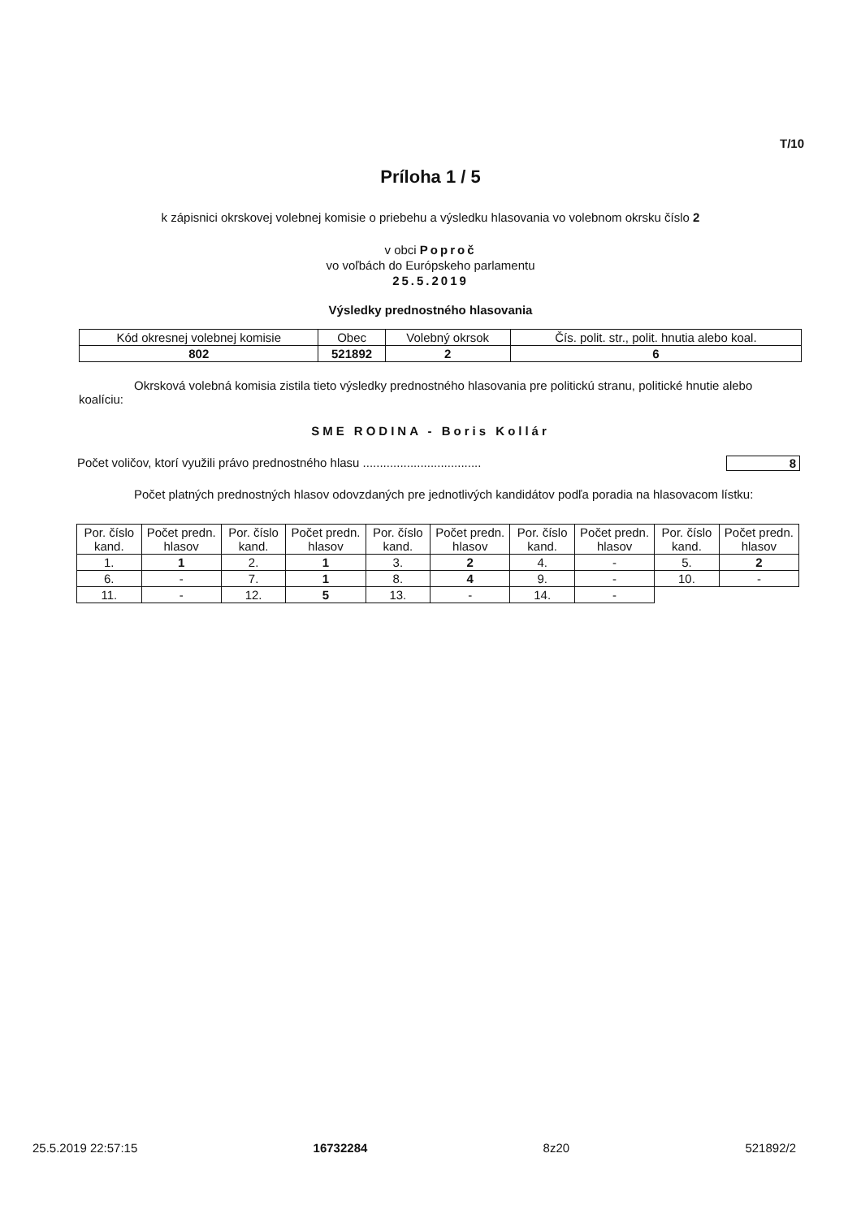T/10
Príloha 1 / 5
k zápisnici okrskovej volebnej komisie o priebehu a výsledku hlasovania vo volebnom okrsku číslo 2
v obci Poproč
vo voľbách do Európskeho parlamentu
25.5.2019
Výsledky prednostného hlasovania
| Kód okresnej volebnej komisie | Obec | Volebný okrsok | Čís. polit. str., polit. hnutia alebo koal. |
| --- | --- | --- | --- |
| 802 | 521892 | 2 | 6 |
Okrsková volebná komisia zistila tieto výsledky prednostného hlasovania pre politickú stranu, politické hnutie alebo koalíciu:
SME RODINA - Boris Kollár
Počet voličov, ktorí využili právo prednostného hlasu ................................... 8
Počet platných prednostných hlasov odovzdaných pre jednotlivých kandidátov podľa poradia na hlasovacom lístku:
| Por. číslo kand. | Počet predn. hlasov | Por. číslo kand. | Počet predn. hlasov | Por. číslo kand. | Počet predn. hlasov | Por. číslo kand. | Počet predn. hlasov | Por. číslo kand. | Počet predn. hlasov |
| --- | --- | --- | --- | --- | --- | --- | --- | --- | --- |
| 1. | 1 | 2. | 1 | 3. | 2 | 4. | - | 5. | 2 |
| 6. | - | 7. | 1 | 8. | 4 | 9. | - | 10. | - |
| 11. | - | 12. | 5 | 13. | - | 14. | - | | |
25.5.2019 22:57:15 16732284 8z20 521892/2